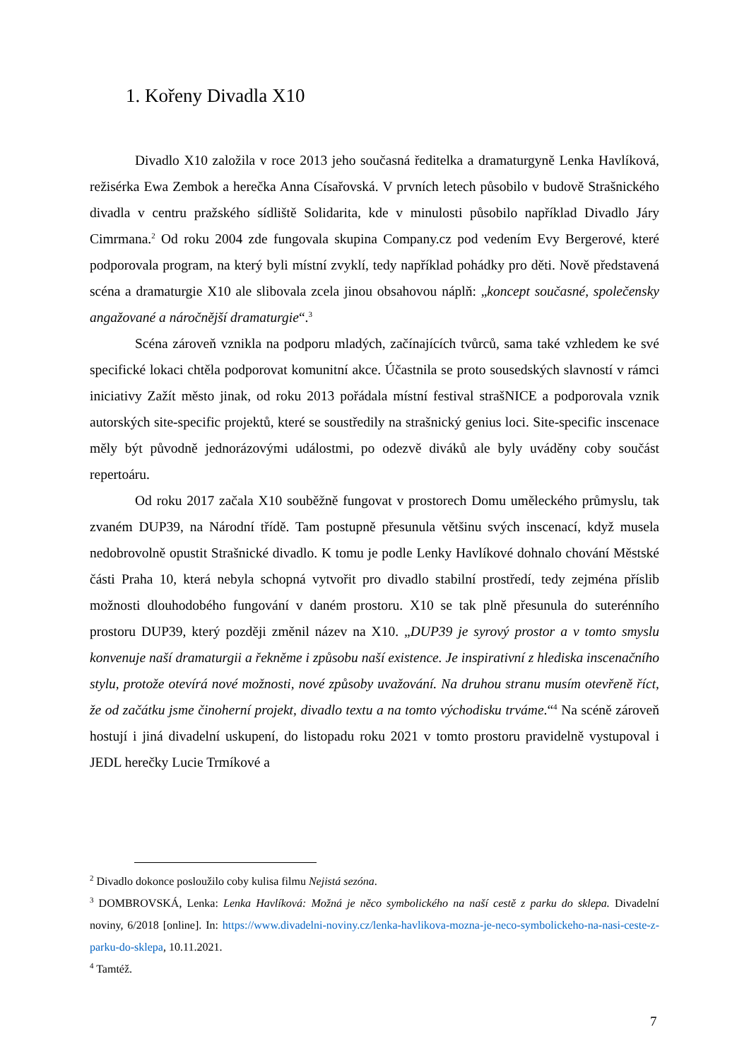1. Kořeny Divadla X10
Divadlo X10 založila v roce 2013 jeho současná ředitelka a dramaturgyně Lenka Havlíková, režisérka Ewa Zembok a herečka Anna Císařovská. V prvních letech působilo v budově Strašnického divadla v centru pražského sídliště Solidarita, kde v minulosti působilo například Divadlo Járy Cimrmana.<sup>2</sup> Od roku 2004 zde fungovala skupina Company.cz pod vedením Evy Bergerové, které podporovala program, na který byli místní zvyklí, tedy například pohádky pro děti. Nově představená scéna a dramaturgie X10 ale slibovala zcela jinou obsahovou náplň: „koncept současné, společensky angažované a náročnější dramaturgie“.<sup>3</sup>
Scéna zároveň vznikla na podporu mladých, začínajících tvůrců, sama také vzhledem ke své specifické lokaci chtěla podporovat komunitní akce. Účastnila se proto sousedských slavností v rámci iniciativy Zažít město jinak, od roku 2013 pořádala místní festival strašNICE a podporovala vznik autorských site-specific projektů, které se soustředily na strašnický genius loci. Site-specific inscenace měly být původně jednorázovými událostmi, po odezvě diváků ale byly uváděny coby součást repertoáru.
Od roku 2017 začala X10 souběžně fungovat v prostorech Domu uměleckého průmyslu, tak zvaném DUP39, na Národní třídě. Tam postupně přesunula většinu svých inscenací, když musela nedobrovolně opustit Strašnické divadlo. K tomu je podle Lenky Havlíkové dohnalo chování Městské části Praha 10, která nebyla schopná vytvořit pro divadlo stabilní prostředí, tedy zejména příslib možnosti dlouhodobého fungování v daném prostoru. X10 se tak plně přesunula do suterénního prostoru DUP39, který později změnil název na X10. „DUP39 je syrový prostor a v tomto smyslu konvenuje naší dramaturgii a řekněme i způsobu naší existence. Je inspirativní z hlediska inscenačního stylu, protože otevírá nové možnosti, nové způsoby uvažování. Na druhou stranu musím otevřeně říct, že od začátku jsme činoherní projekt, divadlo textu a na tomto východisku trváme.“<sup>4</sup> Na scéně zároveň hostují i jiná divadelní uskupení, do listopadu roku 2021 v tomto prostoru pravidelně vystupoval i JEDL herečky Lucie Trmíkové a
<sup>2</sup> Divadlo dokonce posloužilo coby kulisa filmu Nejistá sezóna.
<sup>3</sup> DOMBROVSKÁ, Lenka: Lenka Havlíková: Možná je něco symbolického na naší cestě z parku do sklepa. Divadelní noviny, 6/2018 [online]. In: https://www.divadelni-noviny.cz/lenka-havlikova-mozna-je-neco-symbolickeho-na-nasi-ceste-z-parku-do-sklepa, 10.11.2021.
<sup>4</sup> Tamtéž.
7